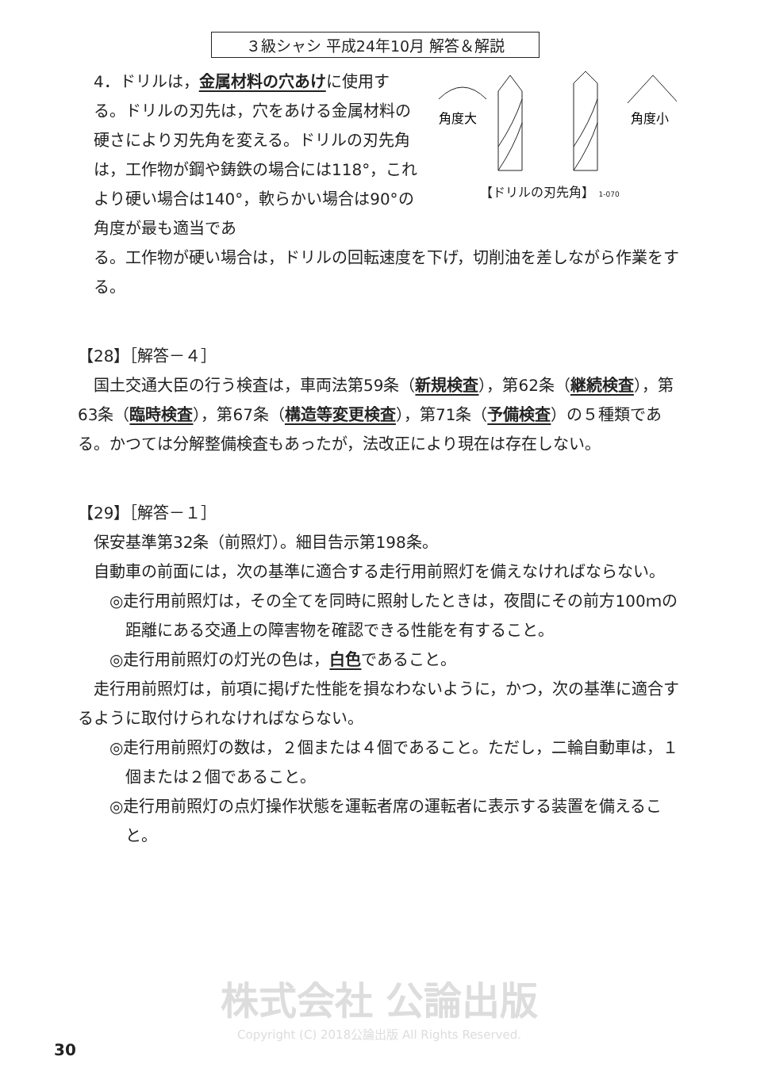３級シャシ 平成24年10月 解答＆解説
4．ドリルは，金属材料の穴あけに使用する。ドリルの刃先は，穴をあける金属材料の硬さにより刃先角を変える。ドリルの刃先角は，工作物が鋼や鋳鉄の場合には118°，これより硬い場合は140°，軟らかい場合は90°の角度が最も適当であ
角度大
角度小
【ドリルの刃先角】 1-070
る。工作物が硬い場合は，ドリルの回転速度を下げ，切削油を差しながら作業をする。
【28】［解答－４］
国土交通大臣の行う検査は，車両法第59条（新規検査），第62条（継続検査），第63条（臨時検査），第67条（構造等変更検査），第71条（予備検査）の５種類である。かつては分解整備検査もあったが，法改正により現在は存在しない。
【29】［解答－１］
保安基準第32条（前照灯）。細目告示第198条。
自動車の前面には，次の基準に適合する走行用前照灯を備えなければならない。
◎走行用前照灯は，その全てを同時に照射したときは，夜間にその前方100ｍの距離にある交通上の障害物を確認できる性能を有すること。
◎走行用前照灯の灯光の色は，白色であること。
走行用前照灯は，前項に掲げた性能を損なわないように，かつ，次の基準に適合するように取付けられなければならない。
◎走行用前照灯の数は，２個または４個であること。ただし，二輪自動車は，１個または２個であること。
◎走行用前照灯の点灯操作状態を運転者席の運転者に表示する装置を備えること。
株式会社 公論出版
Copyright (C) 2018公論出版 All Rights Reserved.
30